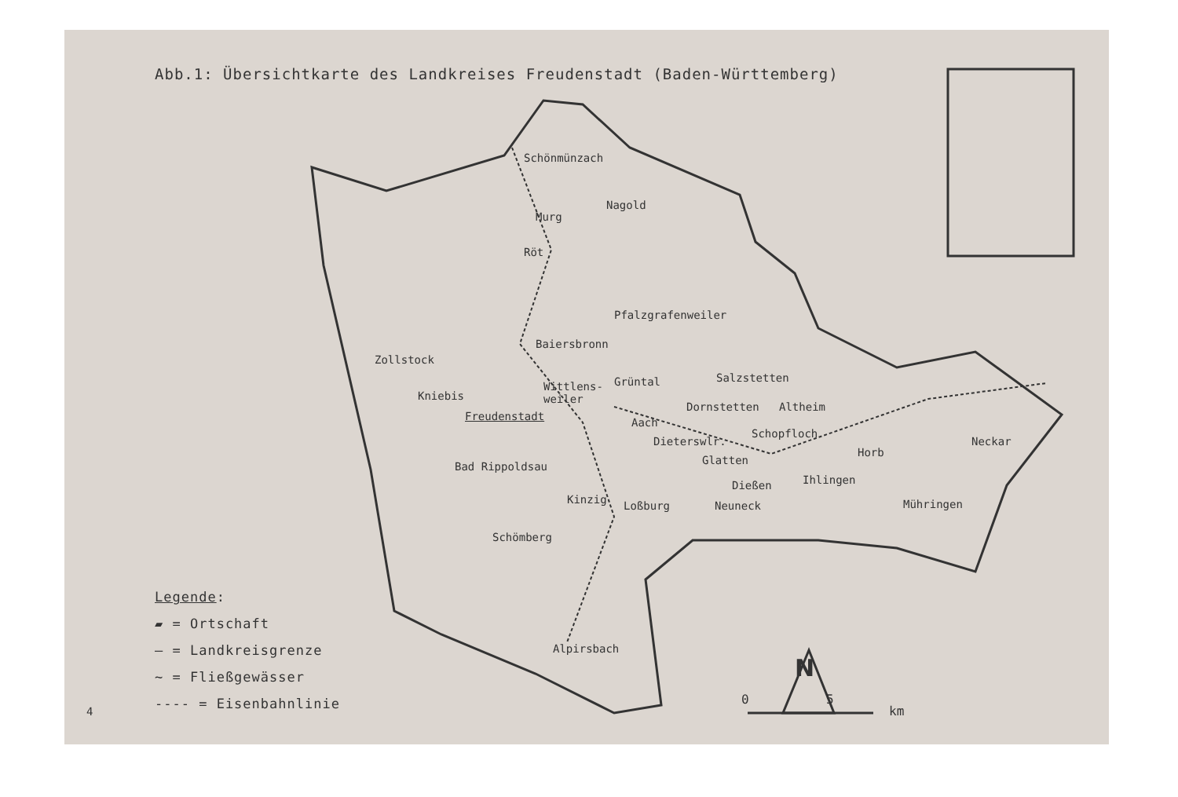Abb.1: Übersichtkarte des Landkreises Freudenstadt (Baden-Württemberg)
Schönmünzach
Röt
Pfalzgrafenweiler
Baiersbronn
Zollstock
Grüntal Salzstetten
Wittlens-
weiler Kniebis
Freudenstadt
Dornstetten Altheim
Aach
Schopfloch
Dieterswlr. Neckar
Horb
Glatten Bad Rippoldsau
Ihlingen Dießen
Loßburg Neuneck Mühringen
Schömberg
Alpirsbach
Nagold
Murg
Kinzig
N
0 5
km 4
Legende:
▰ = Ortschaft
— = Landkreisgrenze
~ = Fließgewässer
---- = Eisenbahnlinie